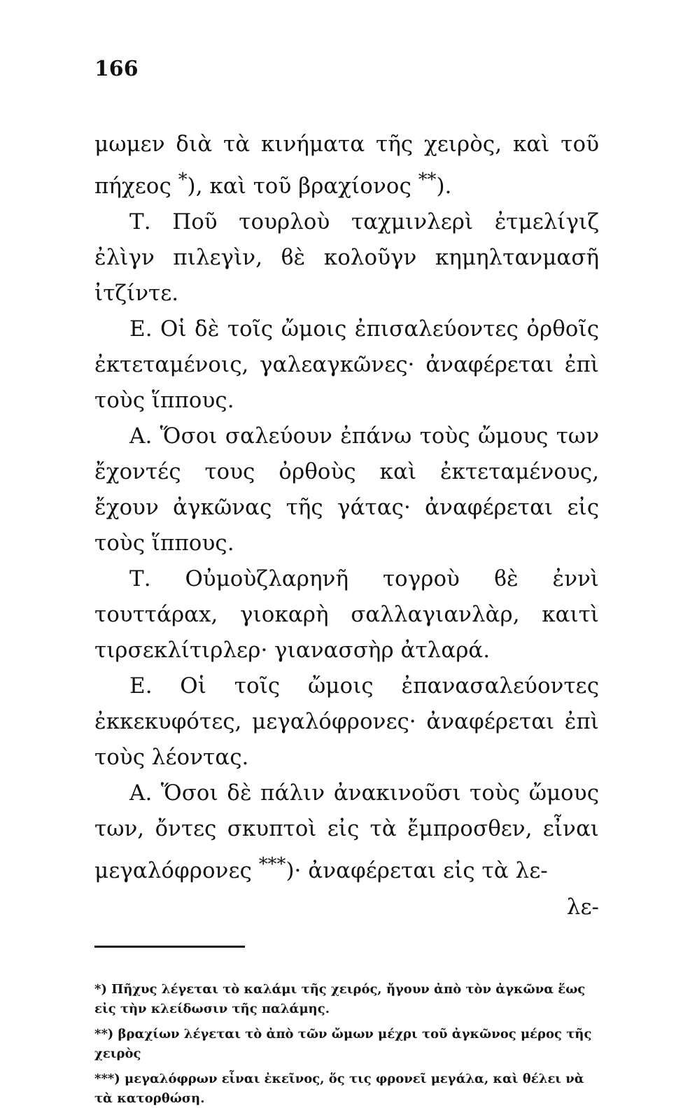166
μωμεν διὰ τὰ κινήματα τῆς χειρὸς, καὶ τοῦ πήχεος <sup>*</sup>), καὶ τοῦ βραχίονος <sup>**</sup>).
Τ. Ποῦ τουρλοὺ ταχμινλερὶ ἐτμελίγιζ ἐλὶγν πιλεγὶν, ϐὲ κολοῦγν κημηλτανμασῆ ἰτζίντε.
Ε. Οἱ δὲ τοῖς ὤμοις ἐπισαλεύοντες ὀρθοῖς ἐκτεταμένοις, γαλεαγκῶνες· ἀναφέρεται ἐπὶ τοὺς ἵππους.
Α. Ὅσοι σαλεύουν ἐπάνω τοὺς ὤμους των ἔχοντές τους ὀρθοὺς καὶ ἐκτεταμένους, ἔχουν ἀγκῶνας τῆς γάτας· ἀναφέρεται εἰς τοὺς ἵππους.
Τ. Οὐμοὺζλαρηνῆ τογροὺ ϐὲ ἐννὶ τουττάραx, γιοκαρὴ σαλλαγιανλὰρ, καιτὶ τιρσεκλίτιρλερ· γιανασσὴρ ἀτλαρά.
Ε. Οἱ τοῖς ὤμοις ἐπανασαλεύοντες ἐκκεκυφότες, μεγαλόφρονες· ἀναφέρεται ἐπὶ τοὺς λέοντας.
Α. Ὅσοι δὲ πάλιν ἀνακινοῦσι τοὺς ὤμους των, ὄντες σκυπτοὶ εἰς τὰ ἔμπροσθεν, εἶναι μεγαλόφρονες <sup>***</sup>)· ἀναφέρεται εἰς τὰ λε-
λε-
*) Πῆχυς λέγεται τὸ καλάμι τῆς χειρός, ἤγουν ἀπὸ τὸν ἀγκῶνα ἕως εἰς τὴν κλείδωσιν τῆς παλάμης.
**) βραχίων λέγεται τὸ ἀπὸ τῶν ὤμων μέχρι τοῦ ἀγκῶνος μέρος τῆς χειρὸς
***) μεγαλόφρων εἶναι ἐκεῖνος, ὅς τις φρονεῖ μεγάλα, καὶ θέλει νὰ τὰ κατορθώση.